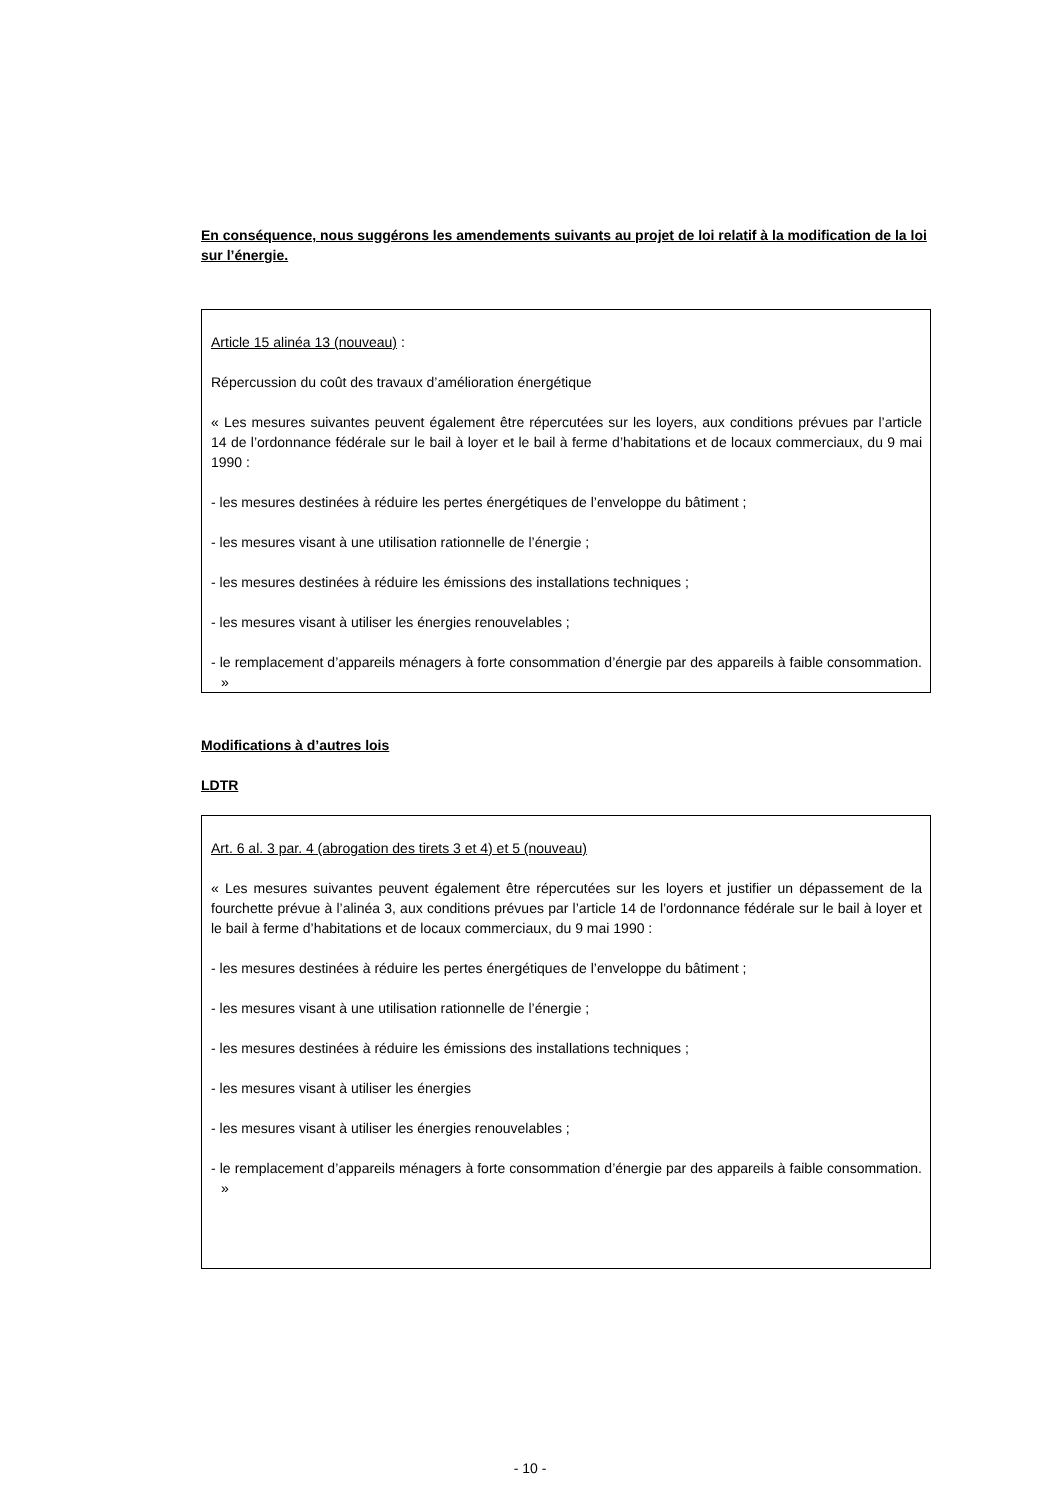En conséquence, nous suggérons les amendements suivants au projet de loi relatif à la modification de la loi sur l’énergie.
Article 15 alinéa 13 (nouveau) :
Répercussion du coût des travaux d’amélioration énergétique
« Les mesures suivantes peuvent également être répercutées sur les loyers, aux conditions prévues par l’article 14 de l’ordonnance fédérale sur le bail à loyer et le bail à ferme d’habitations et de locaux commerciaux, du 9 mai 1990 :
- les mesures destinées à réduire les pertes énergétiques de l’enveloppe du bâtiment ;
- les mesures visant à une utilisation rationnelle de l’énergie ;
- les mesures destinées à réduire les émissions des installations techniques ;
- les mesures visant à utiliser les énergies renouvelables ;
- le remplacement d’appareils ménagers à forte consommation d’énergie par des appareils à faible consommation. »
Modifications à d’autres lois
LDTR
Art. 6 al. 3 par. 4 (abrogation des tirets 3 et 4) et 5 (nouveau)
« Les mesures suivantes peuvent également être répercutées sur les loyers et justifier un dépassement de la fourchette prévue à l’alinéa 3, aux conditions prévues par l’article 14 de l’ordonnance fédérale sur le bail à loyer et le bail à ferme d’habitations et de locaux commerciaux, du 9 mai 1990 :
- les mesures destinées à réduire les pertes énergétiques de l’enveloppe du bâtiment ;
- les mesures visant à une utilisation rationnelle de l’énergie ;
- les mesures destinées à réduire les émissions des installations techniques ;
- les mesures visant à utiliser les énergies
- les mesures visant à utiliser les énergies renouvelables ;
- le remplacement d’appareils ménagers à forte consommation d’énergie par des appareils à faible consommation. »
- 10 -